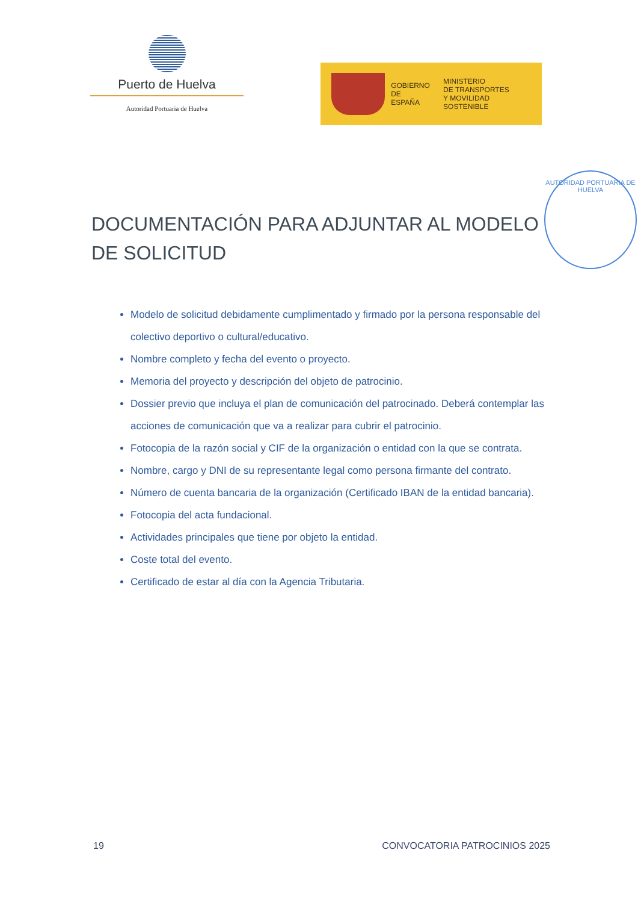Puerto de Huelva
Autoridad Portuaria de Huelva
GOBIERNO
DE ESPAÑA
MINISTERIO
DE TRANSPORTES
Y MOVILIDAD SOSTENIBLE
AUTORIDAD PORTUARIA DE HUELVA
DOCUMENTACIÓN PARA ADJUNTAR AL MODELO DE SOLICITUD
Modelo de solicitud debidamente cumplimentado y firmado por la persona responsable del colectivo deportivo o cultural/educativo.
Nombre completo y fecha del evento o proyecto.
Memoria del proyecto y descripción del objeto de patrocinio.
Dossier previo que incluya el plan de comunicación del patrocinado. Deberá contemplar las acciones de comunicación que va a realizar para cubrir el patrocinio.
Fotocopia de la razón social y CIF de la organización o entidad con la que se contrata.
Nombre, cargo y DNI de su representante legal como persona firmante del contrato.
Número de cuenta bancaria de la organización (Certificado IBAN de la entidad bancaria).
Fotocopia del acta fundacional.
Actividades principales que tiene por objeto la entidad.
Coste total del evento.
Certificado de estar al día con la Agencia Tributaria.
19 CONVOCATORIA PATROCINIOS 2025